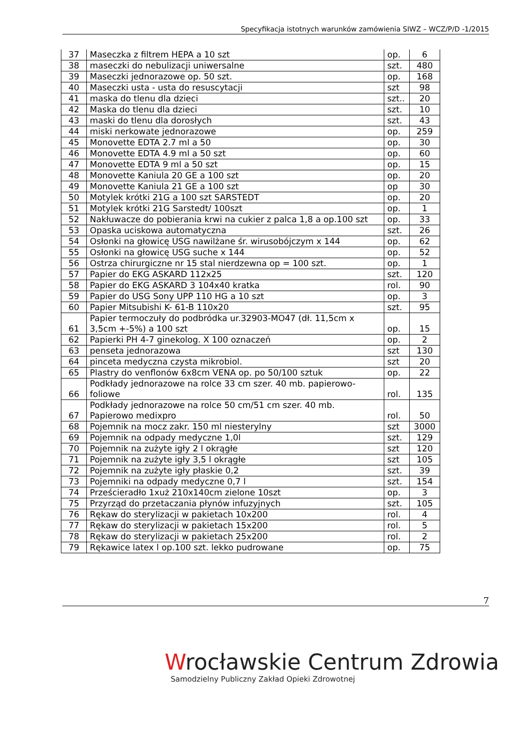Specyfikacja istotnych warunków zamówienia SIWZ – WCZ/P/D -1/2015
| 37 | Maseczka z filtrem HEPA a 10 szt | op. | 6 |
| 38 | maseczki do nebulizacji uniwersalne | szt. | 480 |
| 39 | Maseczki jednorazowe op. 50 szt. | op. | 168 |
| 40 | Maseczki usta - usta do resuscytacji | szt | 98 |
| 41 | maska do tlenu dla dzieci | szt.. | 20 |
| 42 | Maska do tlenu dla dzieci | szt. | 10 |
| 43 | maski do tlenu dla dorosłych | szt. | 43 |
| 44 | miski nerkowate jednorazowe | op. | 259 |
| 45 | Monovette EDTA 2.7 ml a 50 | op. | 30 |
| 46 | Monovette EDTA 4.9 ml a 50 szt | op. | 60 |
| 47 | Monovette EDTA 9 ml a 50 szt | op. | 15 |
| 48 | Monovette Kaniula 20 GE a 100 szt | op. | 20 |
| 49 | Monovette Kaniula 21 GE a 100 szt | op | 30 |
| 50 | Motylek krótki 21G a 100 szt SARSTEDT | op. | 20 |
| 51 | Motylek krótki 21G Sarstedt/ 100szt | op. | 1 |
| 52 | Nakłuwacze do pobierania krwi na cukier z palca 1,8 a op.100 szt | op. | 33 |
| 53 | Opaska uciskowa automatyczna | szt. | 26 |
| 54 | Osłonki na głowicę USG nawilżane śr. wirusobójczym x 144 | op. | 62 |
| 55 | Osłonki na głowicę USG suche x 144 | op. | 52 |
| 56 | Ostrza chirurgiczne nr 15 stal nierdzewna op = 100 szt. | op. | 1 |
| 57 | Papier do EKG ASKARD 112x25 | szt. | 120 |
| 58 | Papier do EKG ASKARD 3 104x40 kratka | rol. | 90 |
| 59 | Papier do USG Sony UPP 110 HG a 10 szt | op. | 3 |
| 60 | Papier Mitsubishi K- 61-B 110x20 | szt. | 95 |
| 61 | Papier termoczuły do podbródka ur.32903-MO47 (dł. 11,5cm x 3,5cm +-5%) a 100 szt | op. | 15 |
| 62 | Papierki PH 4-7 ginekolog. X 100 oznaczeń | op. | 2 |
| 63 | penseta jednorazowa | szt | 130 |
| 64 | pinceta medyczna czysta mikrobiol. | szt | 20 |
| 65 | Plastry do venflonów 6x8cm VENA op. po 50/100 sztuk | op. | 22 |
| 66 | Podkłady jednorazowe na rolce 33 cm szer. 40 mb. papierowo-foliowe | rol. | 135 |
| 67 | Podkłady jednorazowe na rolce 50 cm/51 cm szer. 40 mb. Papierowo medixpro | rol. | 50 |
| 68 | Pojemnik na mocz zakr. 150 ml niesterylny | szt | 3000 |
| 69 | Pojemnik na odpady medyczne 1,0l | szt. | 129 |
| 70 | Pojemnik na zużyte igły 2 l okrągłe | szt | 120 |
| 71 | Pojemnik na zużyte igły 3,5 l okrągłe | szt | 105 |
| 72 | Pojemnik na zużyte igły płaskie 0,2 | szt. | 39 |
| 73 | Pojemniki na odpady medyczne 0,7 l | szt. | 154 |
| 74 | Prześcieradło 1xuż 210x140cm zielone 10szt | op. | 3 |
| 75 | Przyrząd do przetaczania płynów infuzyjnych | szt. | 105 |
| 76 | Rękaw do sterylizacji w pakietach 10x200 | rol. | 4 |
| 77 | Rękaw do sterylizacji w pakietach 15x200 | rol. | 5 |
| 78 | Rękaw do sterylizacji w pakietach 25x200 | rol. | 2 |
| 79 | Rękawice latex l op.100 szt. lekko pudrowane | op. | 75 |
7
Wrocławskie Centrum Zdrowia
Samodzielny Publiczny Zakład Opieki Zdrowotnej